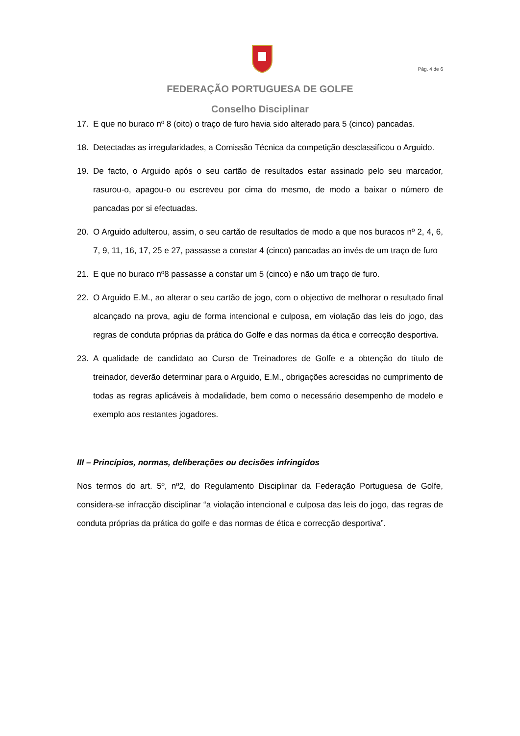Pág. 4 de 6
FEDERAÇÃO PORTUGUESA DE GOLFE
Conselho Disciplinar
17. E que no buraco nº 8 (oito) o traço de furo havia sido alterado para 5 (cinco) pancadas.
18. Detectadas as irregularidades, a Comissão Técnica da competição desclassificou o Arguido.
19. De facto, o Arguido após o seu cartão de resultados estar assinado pelo seu marcador, rasurou-o, apagou-o ou escreveu por cima do mesmo, de modo a baixar o número de pancadas por si efectuadas.
20. O Arguido adulterou, assim, o seu cartão de resultados de modo a que nos buracos nº 2, 4, 6, 7, 9, 11, 16, 17, 25 e 27, passasse a constar 4 (cinco) pancadas ao invés de um traço de furo
21. E que no buraco nº8 passasse a constar um 5 (cinco) e não um traço de furo.
22. O Arguido E.M., ao alterar o seu cartão de jogo, com o objectivo de melhorar o resultado final alcançado na prova, agiu de forma intencional e culposa, em violação das leis do jogo, das regras de conduta próprias da prática do Golfe e das normas da ética e correcção desportiva.
23. A qualidade de candidato ao Curso de Treinadores de Golfe e a obtenção do título de treinador, deverão determinar para o Arguido, E.M., obrigações acrescidas no cumprimento de todas as regras aplicáveis à modalidade, bem como o necessário desempenho de modelo e exemplo aos restantes jogadores.
III – Princípios, normas, deliberações ou decisões infringidos
Nos termos do art. 5º, nº2, do Regulamento Disciplinar da Federação Portuguesa de Golfe, considera-se infracção disciplinar “a violação intencional e culposa das leis do jogo, das regras de conduta próprias da prática do golfe e das normas de ética e correcção desportiva”.